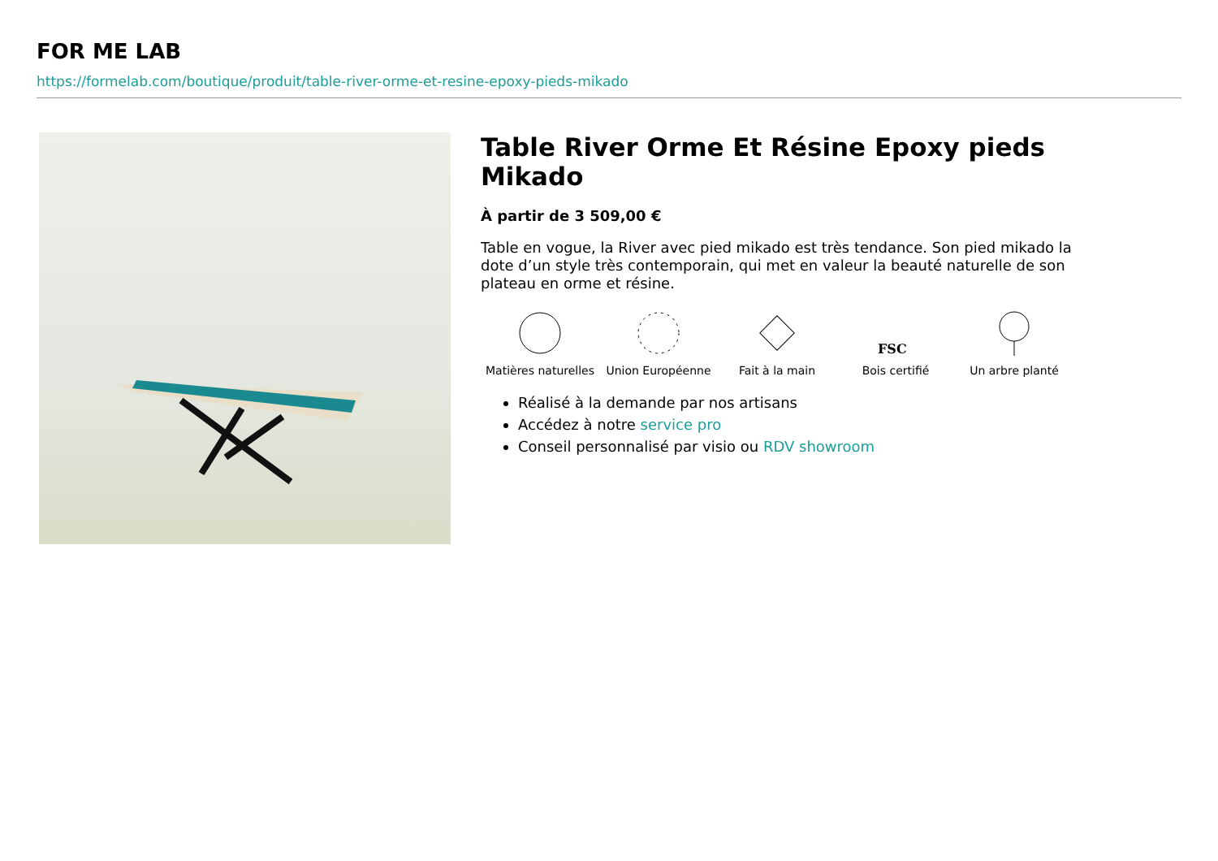FOR ME LAB
https://formelab.com/boutique/produit/table-river-orme-et-resine-epoxy-pieds-mikado
Table River Orme Et Résine Epoxy pieds Mikado
À partir de 3 509,00 €
Table en vogue, la River avec pied mikado est très tendance. Son pied mikado la dote d’un style très contemporain, qui met en valeur la beauté naturelle de son plateau en orme et résine.
Matières naturelles
Union Européenne Fait à la main
FSC
Bois certifié
Un arbre planté
Réalisé à la demande par nos artisans
Accédez à notre service pro
Conseil personnalisé par visio ou RDV showroom